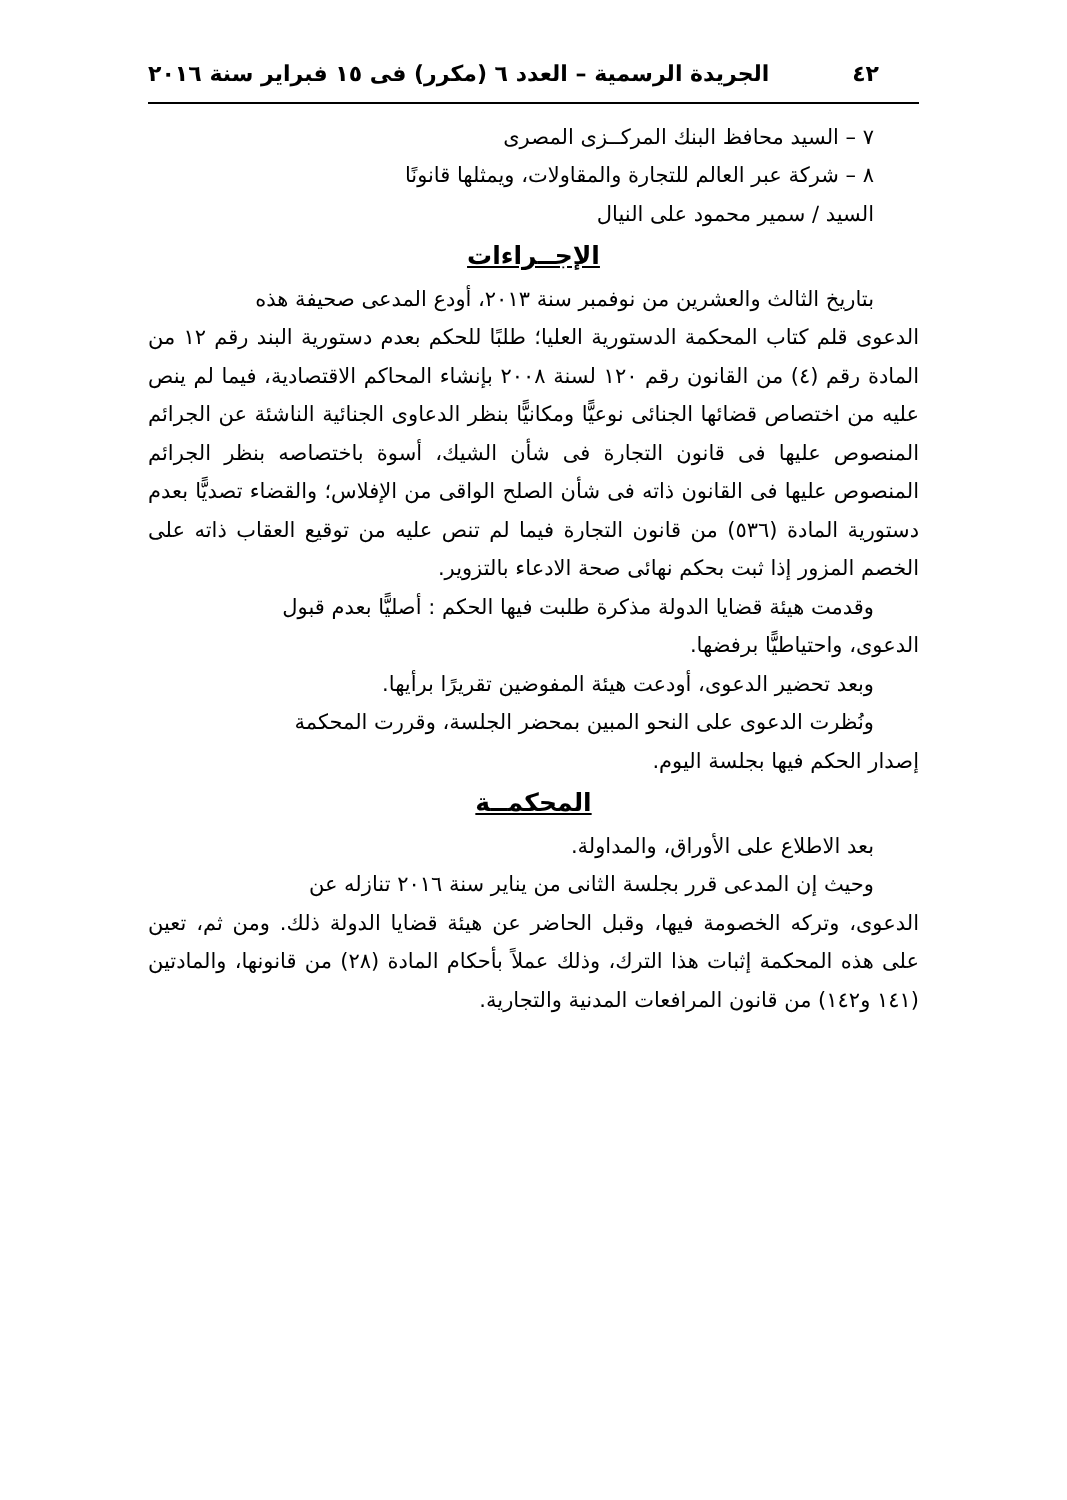٤٢ الجريدة الرسمية – العدد ٦ (مكرر) فى ١٥ فبراير سنة ٢٠١٦
٧ – السيد محافظ البنك المركــزى المصرى
٨ – شركة عبر العالم للتجارة والمقاولات، ويمثلها قانونًا
السيد / سمير محمود على النيال
الإجــراءات
بتاريخ الثالث والعشرين من نوفمبر سنة ٢٠١٣، أودع المدعى صحيفة هذه
الدعوى قلم كتاب المحكمة الدستورية العليا؛ طلبًا للحكم بعدم دستورية البند رقم ١٢ من المادة رقم (٤) من القانون رقم ١٢٠ لسنة ٢٠٠٨ بإنشاء المحاكم الاقتصادية، فيما لم ينص عليه من اختصاص قضائها الجنائى نوعيًّا ومكانيًّا بنظر الدعاوى الجنائية الناشئة عن الجرائم المنصوص عليها فى قانون التجارة فى شأن الشيك، أسوة باختصاصه بنظر الجرائم المنصوص عليها فى القانون ذاته فى شأن الصلح الواقى من الإفلاس؛ والقضاء تصديًّا بعدم دستورية المادة (٥٣٦) من قانون التجارة فيما لم تنص عليه من توقيع العقاب ذاته على الخصم المزور إذا ثبت بحكم نهائى صحة الادعاء بالتزوير.
وقدمت هيئة قضايا الدولة مذكرة طلبت فيها الحكم : أصليًّا بعدم قبول
الدعوى، واحتياطيًّا برفضها.
وبعد تحضير الدعوى، أودعت هيئة المفوضين تقريرًا برأيها.
ونُظرت الدعوى على النحو المبين بمحضر الجلسة، وقررت المحكمة
إصدار الحكم فيها بجلسة اليوم.
المحكمــة
بعد الاطلاع على الأوراق، والمداولة.
وحيث إن المدعى قرر بجلسة الثانى من يناير سنة ٢٠١٦ تنازله عن
الدعوى، وتركه الخصومة فيها، وقبل الحاضر عن هيئة قضايا الدولة ذلك. ومن ثم، تعين على هذه المحكمة إثبات هذا الترك، وذلك عملاً بأحكام المادة (٢٨) من قانونها، والمادتين (١٤١ و١٤٢) من قانون المرافعات المدنية والتجارية.